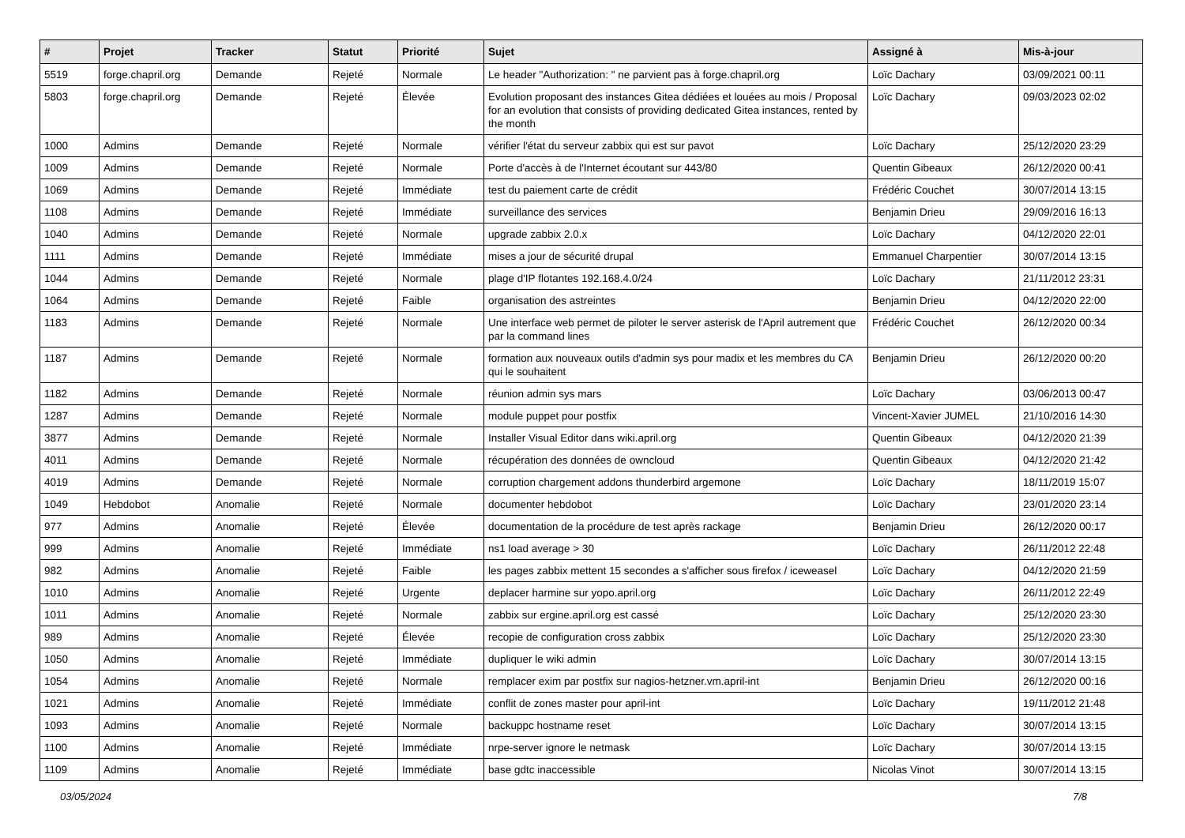| # | Projet | Tracker | Statut | Priorité | Sujet | Assigné à | Mis-à-jour |
| --- | --- | --- | --- | --- | --- | --- | --- |
| 5519 | forge.chapril.org | Demande | Rejeté | Normale | Le header "Authorization: " ne parvient pas à forge.chapril.org | Loïc Dachary | 03/09/2021 00:11 |
| 5803 | forge.chapril.org | Demande | Rejeté | Élevée | Evolution proposant des instances Gitea dédiées et louées au mois / Proposal for an evolution that consists of providing dedicated Gitea instances, rented by the month | Loïc Dachary | 09/03/2023 02:02 |
| 1000 | Admins | Demande | Rejeté | Normale | vérifier l'état du serveur zabbix qui est sur pavot | Loïc Dachary | 25/12/2020 23:29 |
| 1009 | Admins | Demande | Rejeté | Normale | Porte d'accès à de l'Internet écoutant sur 443/80 | Quentin Gibeaux | 26/12/2020 00:41 |
| 1069 | Admins | Demande | Rejeté | Immédiate | test du paiement carte de crédit | Frédéric Couchet | 30/07/2014 13:15 |
| 1108 | Admins | Demande | Rejeté | Immédiate | surveillance des services | Benjamin Drieu | 29/09/2016 16:13 |
| 1040 | Admins | Demande | Rejeté | Normale | upgrade zabbix 2.0.x | Loïc Dachary | 04/12/2020 22:01 |
| 1111 | Admins | Demande | Rejeté | Immédiate | mises a jour de sécurité drupal | Emmanuel Charpentier | 30/07/2014 13:15 |
| 1044 | Admins | Demande | Rejeté | Normale | plage d'IP flotantes 192.168.4.0/24 | Loïc Dachary | 21/11/2012 23:31 |
| 1064 | Admins | Demande | Rejeté | Faible | organisation des astreintes | Benjamin Drieu | 04/12/2020 22:00 |
| 1183 | Admins | Demande | Rejeté | Normale | Une interface web permet de piloter le server asterisk de l'April autrement que par la command lines | Frédéric Couchet | 26/12/2020 00:34 |
| 1187 | Admins | Demande | Rejeté | Normale | formation aux nouveaux outils d'admin sys pour madix et les membres du CA qui le souhaitent | Benjamin Drieu | 26/12/2020 00:20 |
| 1182 | Admins | Demande | Rejeté | Normale | réunion admin sys mars | Loïc Dachary | 03/06/2013 00:47 |
| 1287 | Admins | Demande | Rejeté | Normale | module puppet pour postfix | Vincent-Xavier JUMEL | 21/10/2016 14:30 |
| 3877 | Admins | Demande | Rejeté | Normale | Installer Visual Editor dans wiki.april.org | Quentin Gibeaux | 04/12/2020 21:39 |
| 4011 | Admins | Demande | Rejeté | Normale | récupération des données de owncloud | Quentin Gibeaux | 04/12/2020 21:42 |
| 4019 | Admins | Demande | Rejeté | Normale | corruption chargement addons thunderbird argemone | Loïc Dachary | 18/11/2019 15:07 |
| 1049 | Hebdobot | Anomalie | Rejeté | Normale | documenter hebdobot | Loïc Dachary | 23/01/2020 23:14 |
| 977 | Admins | Anomalie | Rejeté | Élevée | documentation de la procédure de test après rackage | Benjamin Drieu | 26/12/2020 00:17 |
| 999 | Admins | Anomalie | Rejeté | Immédiate | ns1 load average > 30 | Loïc Dachary | 26/11/2012 22:48 |
| 982 | Admins | Anomalie | Rejeté | Faible | les pages zabbix mettent 15 secondes a s'afficher sous firefox / iceweasel | Loïc Dachary | 04/12/2020 21:59 |
| 1010 | Admins | Anomalie | Rejeté | Urgente | deplacer harmine sur yopo.april.org | Loïc Dachary | 26/11/2012 22:49 |
| 1011 | Admins | Anomalie | Rejeté | Normale | zabbix sur ergine.april.org est cassé | Loïc Dachary | 25/12/2020 23:30 |
| 989 | Admins | Anomalie | Rejeté | Élevée | recopie de configuration cross zabbix | Loïc Dachary | 25/12/2020 23:30 |
| 1050 | Admins | Anomalie | Rejeté | Immédiate | dupliquer le wiki admin | Loïc Dachary | 30/07/2014 13:15 |
| 1054 | Admins | Anomalie | Rejeté | Normale | remplacer exim par postfix sur nagios-hetzner.vm.april-int | Benjamin Drieu | 26/12/2020 00:16 |
| 1021 | Admins | Anomalie | Rejeté | Immédiate | conflit de zones master pour april-int | Loïc Dachary | 19/11/2012 21:48 |
| 1093 | Admins | Anomalie | Rejeté | Normale | backuppc hostname reset | Loïc Dachary | 30/07/2014 13:15 |
| 1100 | Admins | Anomalie | Rejeté | Immédiate | nrpe-server ignore le netmask | Loïc Dachary | 30/07/2014 13:15 |
| 1109 | Admins | Anomalie | Rejeté | Immédiate | base gdtc inaccessible | Nicolas Vinot | 30/07/2014 13:15 |
03/05/2024 7/8